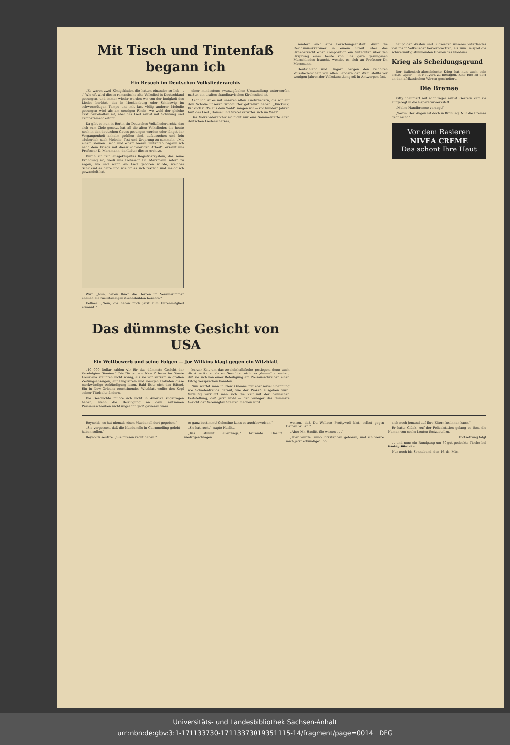Mit Tisch und Tintenfaß begann ich
Ein Besuch im Deutschen Volksliederarchiv
„Es waren zwei Königskinder, die hatten einander so lieb . . ." Wie oft wird dieses romantische alte Volkslied in Deutschland gesungen, und immer wieder werden wir von der Innigkeit des Liedes berührt, das in Mecklenburg oder Schleswig im schwermütigen Tempo und mit fast völlig anderer Melodie gesungen wird als am sonnigen Rhein, wo wohl der gleiche Text beibehalten ist, aber das Lied selbst mit Schwung und Temperament ertönt.
Da gibt es nun in Berlin ein Deutsches Volksliederarchiv, das sich zum Ziele gesetzt hat, all die alten Volkslieder, die heute noch in den deutschen Gauen gesungen werden oder längst der Vergangenheit anheim gefallen sind, aufzusuchen und fein säuberlich nach Melodie, Text und Ursprung zu sammeln. „Mit einem kleinen Tisch und einem leeren Tintenfaß begann ich nach dem Kriege mit dieser schwierigen Arbeit", erzählt uns Professor D. Mersmann, der Leiter dieses Archivs.
Durch ein fein ausgeklügeltes Registriersystem, das seine Erfindung ist, weiß uns Professor Dr. Mersmann sofort zu sagen, wo und wann ein Lied geboren wurde, welches Schicksal es hatte und wie oft es sich textlich und melodisch gewandelt hat.
Wirt: „Nun, haben Ihnen die Herren im Vereinszimmer endlich die rückständigen Zechschulden bezahlt?"
Kellner: „Nein, die haben mich jetzt zum Ehrenmitglied ernannt!"
einer mindestens zwanzigfachen Umwandlung unterwerfen mußte, ein uraltes skandinavisches Kirchenlied ist.
Aehnlich ist es mit unseren alten Kinderliedern, die wir auf dem Schoße unserer Großmutter geträllert haben. „Kuckuck, Kuckuck ruft's aus dem Wald" sangen wir — vor hundert Jahren hieß das Lied „Hänsel und Gretel verirrten sich im Wald".
Das Volksliederarchiv ist nicht nur eine Sammelstätte alten deutschen Liederschatzes,
Das dümmste Gesicht von USA
Ein Wettbewerb und seine Folgen — Joe Wilkins klagt gegen ein Witzblatt
„10 000 Dollar zahlen wir für das dümmste Gesicht der Vereinigten Staaten." Die Bürger von New Orleans im Staate Louisiana staunten nicht wenig, als sie vor kurzem in großen Zeitungsanzeigen, auf Flugzetteln und riesigen Plakaten diese merkwürdige Ankündigung lasen. Bald löste sich das Rätsel. Ein in New Orleans erscheinendes Witzblatt wollte den Kopf seiner Titelseite ändern.
Die Geschichte müßte sich nicht in Amerika zugetragen haben, wenn die Beteiligung an dem seltsamen Preisausschreiben nicht ungeahnt groß gewesen wäre.
kurzer Zeit um das zweieinhalbfache gestiegen, denn auch die Amerikaner, deren Gesichter nicht so „dumm" aussahen, daß sie sich von einer Beteiligung am Preisausschreiben einen Erfolg versprechen konnten.
Nun wartet man in New Orleans mit ebensoviel Spannung wie Schadenfreude darauf, wie der Prozeß ausgehen wird. Vorläufig verkürzt man sich die Zeit mit der hämischen Feststellung, daß jetzt wohl — der Verleger das dümmste Gesicht der Vereinigten Staaten machen wird.
sondern auch eine Forschungsanstalt. Wenn die Reichsmusikkammer in einem Streit über das Urheberrecht einer Komposition ein Gutachten über den Ursprung eines heute von uns gern gesungenen Marschliedes braucht, wendet es sich an Professor Dr. Mersmann.
Deutschland und Ungarn bergen den reichsten Volksliederschatz von allen Ländern der Welt, stellte vor wenigen Jahren der Volkskunstkongreß in Antwerpen fest.
haupt der Westen und Südwesten unseres Vaterlandes viel mehr Volkslieder hervorbrachten, als zum Beispiel die schwermütig stimmenden Ebenen des Nordens.
Krieg als Scheidungsgrund
Der italienisch-abessinische Krieg hat nun auch sein erstes Opfer — in Neuyork zu beklagen. Eine Ehe ist dort an den afrikanischen Wirren gescheitert.
Die Bremse
Kitty chauffiert seit acht Tagen selbst. Gestern kam sie aufgeregt in die Reparaturwerkstatt.
„Meine Handbremse versagt!"
„Wozu? Der Wagen ist doch in Ordnung. Nur die Bremse geht nicht."
Vor dem Rasieren
NIVEA CREME
Das schont Ihre Haut
Reynolds, es hat niemals einen Macdonell dort gegeben."
„Sie vergessen, daß die Macdonells in Cairnmelling gelebt haben sollen."
Reynolds seufzte. „Sie müssen recht haben."
es ganz bestimmt! Celestine kann es auch beweisen."
„Sie hat recht", sagte Haslitt.
„Das stimmt allerdings," brummte Haslitt niedergeschlagen.
weisen, daß Du Wallace Prettywell bist, selbst gegen Deinen Willen."
„Aber Mr. Haslitt, Sie wissen . . ."
„Hier wurde Bruno Fitzstephen geboren, und ich werde mich jetzt erkundigen, ob
sich noch jemand auf Ihre Eltern besinnen kann."
Er hatte Glück. Auf der Polizeistation gelang es ihm, die Namen von sechs Leuten festzustellen.
Fortsetzung folgt
. . und nun: ein Rundgang um 50 gut gedeckte Tische bei Weddy-Pönicke
Nur noch bis Sonnabend, den 16. ds. Mts.
Universitäts- und Landesbibliothek Sachsen-Anhalt
urn:nbn:de:gbv:3:1-171133730-17113373019351115-14/fragment/page=0014 DFG